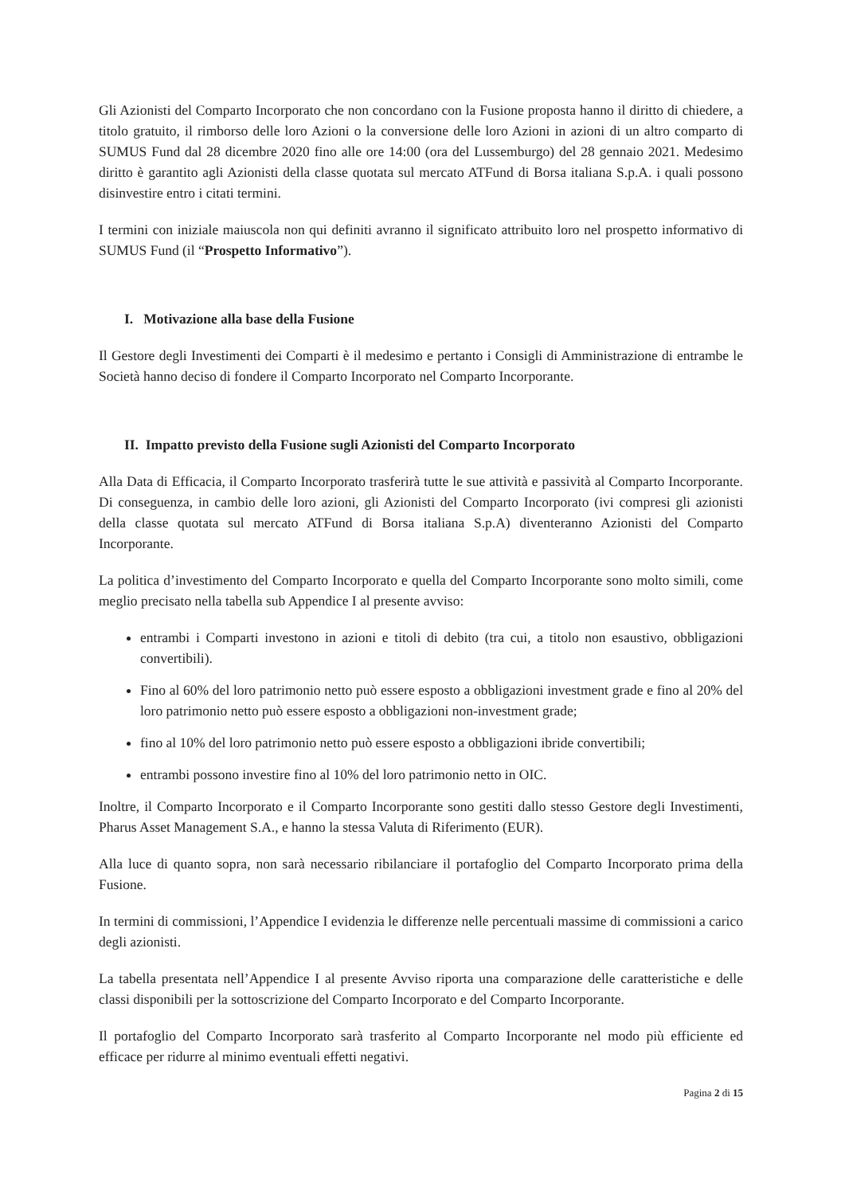Gli Azionisti del Comparto Incorporato che non concordano con la Fusione proposta hanno il diritto di chiedere, a titolo gratuito, il rimborso delle loro Azioni o la conversione delle loro Azioni in azioni di un altro comparto di SUMUS Fund dal 28 dicembre 2020 fino alle ore 14:00 (ora del Lussemburgo) del 28 gennaio 2021. Medesimo diritto è garantito agli Azionisti della classe quotata sul mercato ATFund di Borsa italiana S.p.A. i quali possono disinvestire entro i citati termini.
I termini con iniziale maiuscola non qui definiti avranno il significato attribuito loro nel prospetto informativo di SUMUS Fund (il “Prospetto Informativo”).
I. Motivazione alla base della Fusione
Il Gestore degli Investimenti dei Comparti è il medesimo e pertanto i Consigli di Amministrazione di entrambe le Società hanno deciso di fondere il Comparto Incorporato nel Comparto Incorporante.
II. Impatto previsto della Fusione sugli Azionisti del Comparto Incorporato
Alla Data di Efficacia, il Comparto Incorporato trasferirà tutte le sue attività e passività al Comparto Incorporante. Di conseguenza, in cambio delle loro azioni, gli Azionisti del Comparto Incorporato (ivi compresi gli azionisti della classe quotata sul mercato ATFund di Borsa italiana S.p.A) diventeranno Azionisti del Comparto Incorporante.
La politica d’investimento del Comparto Incorporato e quella del Comparto Incorporante sono molto simili, come meglio precisato nella tabella sub Appendice I al presente avviso:
entrambi i Comparti investono in azioni e titoli di debito (tra cui, a titolo non esaustivo, obbligazioni convertibili).
Fino al 60% del loro patrimonio netto può essere esposto a obbligazioni investment grade e fino al 20% del loro patrimonio netto può essere esposto a obbligazioni non-investment grade;
fino al 10% del loro patrimonio netto può essere esposto a obbligazioni ibride convertibili;
entrambi possono investire fino al 10% del loro patrimonio netto in OIC.
Inoltre, il Comparto Incorporato e il Comparto Incorporante sono gestiti dallo stesso Gestore degli Investimenti, Pharus Asset Management S.A., e hanno la stessa Valuta di Riferimento (EUR).
Alla luce di quanto sopra, non sarà necessario ribilanciare il portafoglio del Comparto Incorporato prima della Fusione.
In termini di commissioni, l’Appendice I evidenzia le differenze nelle percentuali massime di commissioni a carico degli azionisti.
La tabella presentata nell’Appendice I al presente Avviso riporta una comparazione delle caratteristiche e delle classi disponibili per la sottoscrizione del Comparto Incorporato e del Comparto Incorporante.
Il portafoglio del Comparto Incorporato sarà trasferito al Comparto Incorporante nel modo più efficiente ed efficace per ridurre al minimo eventuali effetti negativi.
Pagina 2 di 15